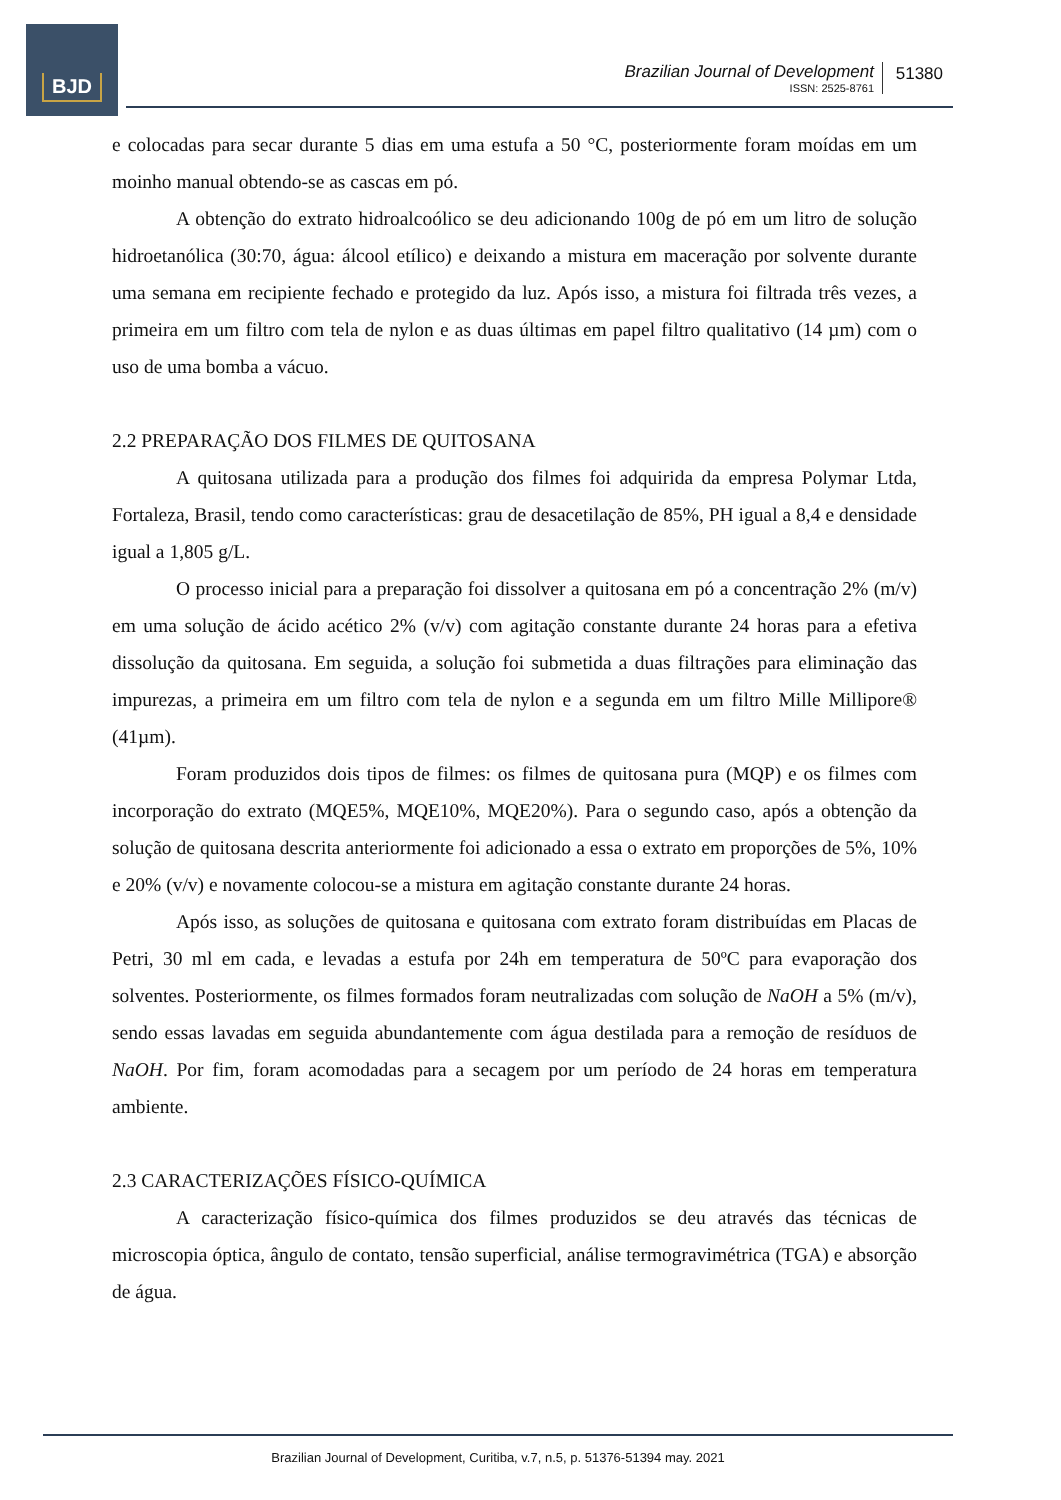BJD
Brazilian Journal of Development
ISSN: 2525-8761
51380
e colocadas para secar durante 5 dias em uma estufa a 50 °C, posteriormente foram moídas em um moinho manual obtendo-se as cascas em pó.
A obtenção do extrato hidroalcoólico se deu adicionando 100g de pó em um litro de solução hidroetanólica (30:70, água: álcool etílico) e deixando a mistura em maceração por solvente durante uma semana em recipiente fechado e protegido da luz. Após isso, a mistura foi filtrada três vezes, a primeira em um filtro com tela de nylon e as duas últimas em papel filtro qualitativo (14 µm) com o uso de uma bomba a vácuo.
2.2 PREPARAÇÃO DOS FILMES DE QUITOSANA
A quitosana utilizada para a produção dos filmes foi adquirida da empresa Polymar Ltda, Fortaleza, Brasil, tendo como características: grau de desacetilação de 85%, PH igual a 8,4 e densidade igual a 1,805 g/L.
O processo inicial para a preparação foi dissolver a quitosana em pó a concentração 2% (m/v) em uma solução de ácido acético 2% (v/v) com agitação constante durante 24 horas para a efetiva dissolução da quitosana. Em seguida, a solução foi submetida a duas filtrações para eliminação das impurezas, a primeira em um filtro com tela de nylon e a segunda em um filtro Mille Millipore® (41µm).
Foram produzidos dois tipos de filmes: os filmes de quitosana pura (MQP) e os filmes com incorporação do extrato (MQE5%, MQE10%, MQE20%). Para o segundo caso, após a obtenção da solução de quitosana descrita anteriormente foi adicionado a essa o extrato em proporções de 5%, 10% e 20% (v/v) e novamente colocou-se a mistura em agitação constante durante 24 horas.
Após isso, as soluções de quitosana e quitosana com extrato foram distribuídas em Placas de Petri, 30 ml em cada, e levadas a estufa por 24h em temperatura de 50ºC para evaporação dos solventes. Posteriormente, os filmes formados foram neutralizadas com solução de NaOH a 5% (m/v), sendo essas lavadas em seguida abundantemente com água destilada para a remoção de resíduos de NaOH. Por fim, foram acomodadas para a secagem por um período de 24 horas em temperatura ambiente.
2.3 CARACTERIZAÇÕES FÍSICO-QUÍMICA
A caracterização físico-química dos filmes produzidos se deu através das técnicas de microscopia óptica, ângulo de contato, tensão superficial, análise termogravimétrica (TGA) e absorção de água.
Brazilian Journal of Development, Curitiba, v.7, n.5, p. 51376-51394 may. 2021